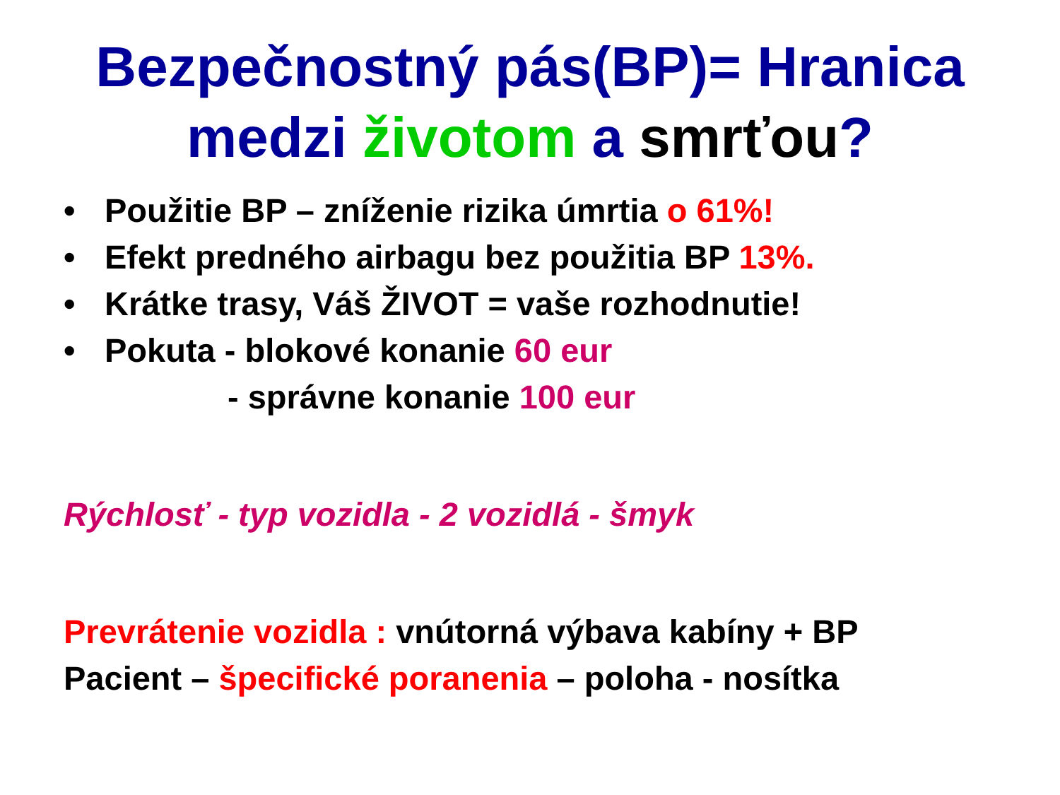Bezpečnostný pás(BP)= Hranica
medzi životom a smrťou?
• Použitie BP – zníženie rizika úmrtia o 61%!
• Efekt predného airbagu bez použitia BP 13%.
• Krátke trasy, Váš ŽIVOT = vaše rozhodnutie!
• Pokuta - blokové konanie 60 eur
- správne konanie 100 eur
Rýchlosť - typ vozidla - 2 vozidlá - šmyk
Prevrátenie vozidla : vnútorná výbava kabíny + BP
Pacient – špecifické poranenia – poloha - nosítka